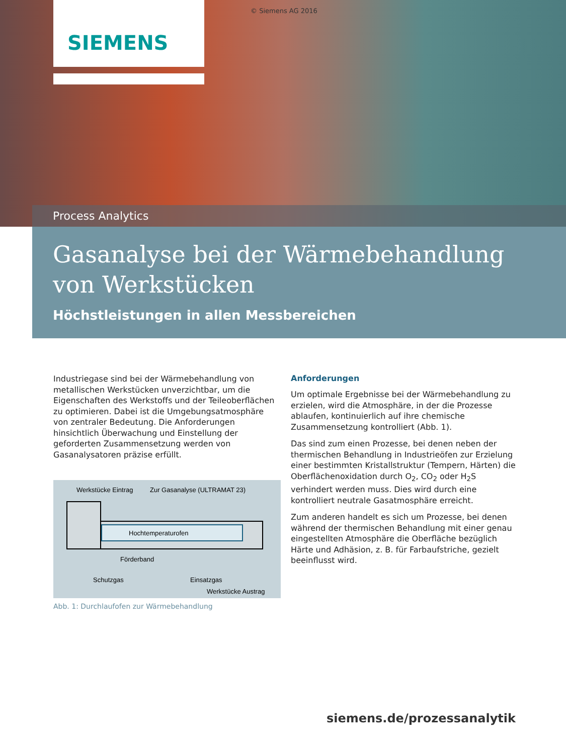SIEMENS
© Siemens AG 2016
Process Analytics
Gasanalyse bei der Wärmebehandlung von Werkstücken
Höchstleistungen in allen Messbereichen
Industriegase sind bei der Wärmebehandlung von metallischen Werkstücken unverzichtbar, um die Eigenschaften des Werkstoffs und der Teileoberflächen zu optimieren. Dabei ist die Umgebungsatmosphäre von zentraler Bedeutung. Die Anforderungen hinsichtlich Überwachung und Einstellung der geforderten Zusammensetzung werden von Gasanalysatoren präzise erfüllt.
Werkstücke Eintrag
Zur Gasanalyse (ULTRAMAT 23)
Hochtemperaturofen
Förderband
Schutzgas
Einsatzgas
Werkstücke Austrag
Abb. 1: Durchlaufofen zur Wärmebehandlung
Anforderungen
Um optimale Ergebnisse bei der Wärmebehandlung zu erzielen, wird die Atmosphäre, in der die Prozesse ablaufen, kontinuierlich auf ihre chemische Zusammensetzung kontrolliert (Abb. 1).
Das sind zum einen Prozesse, bei denen neben der thermischen Behandlung in Industrieöfen zur Erzielung einer bestimmten Kristallstruktur (Tempern, Härten) die Oberflächenoxidation durch O<sub>2</sub>, CO<sub>2</sub> oder H<sub>2</sub>S verhindert werden muss. Dies wird durch eine kontrolliert neutrale Gasatmosphäre erreicht.
Zum anderen handelt es sich um Prozesse, bei denen während der thermischen Behandlung mit einer genau eingestellten Atmosphäre die Oberfläche bezüglich Härte und Adhäsion, z. B. für Farbaufstriche, gezielt beeinflusst wird.
siemens.de/prozessanalytik